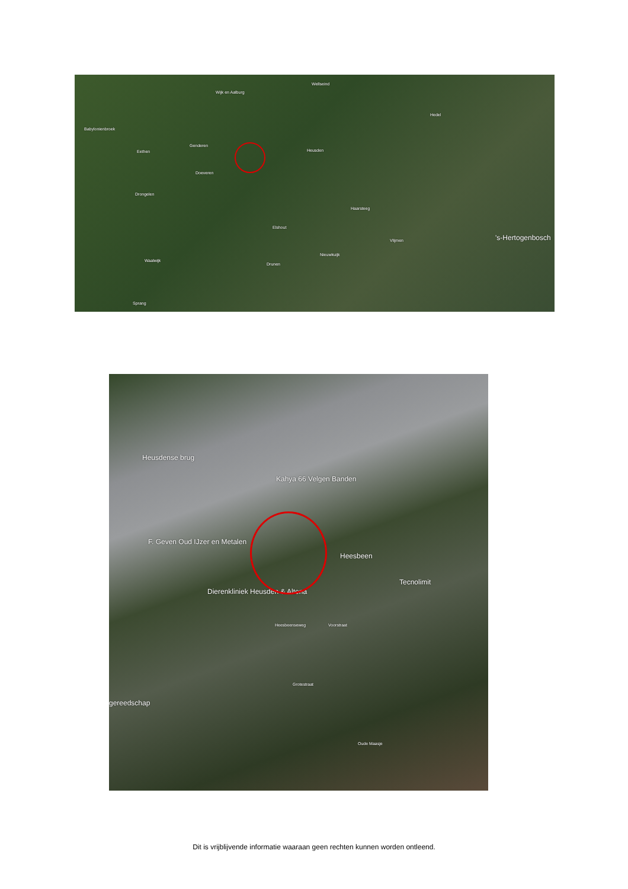Babylonienbroek
Wijk en Aalburg
Wellseind
Hedel
Heusden Eethen
Genderen
Doeveren
Drongelen
Elshout
Waalwijk
Drunen
Nieuwkuijk
Vlijmen
Haarsteeg
's-Hertogenbosch
Sprang
Heusdense brug
Kahya 66 Velgen Banden
F. Geven Oud IJzer en Metalen
Heesbeen
Tecnolimit
Dierenkliniek Heusden & Altena
Heesbeenseweg Voorstraat
Grotestraat
gereedschap
Oude Maasje
Dit is vrijblijvende informatie waaraan geen rechten kunnen worden ontleend.